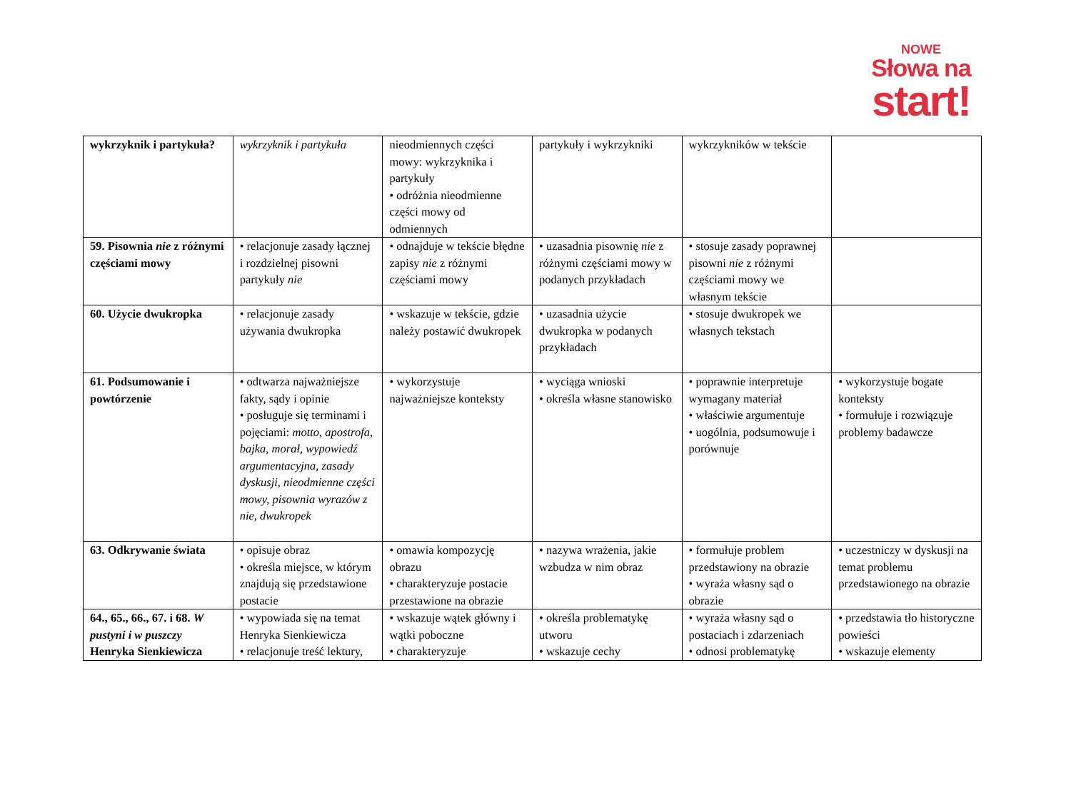NOWE
Słowa na
start!
| wykrzyknik i partykuła? | wykrzyknik i partykuła | nieodmiennych części mowy: wykrzyknika i partykuły • odróżnia nieodmienne części mowy od odmiennych | partykuły i wykrzykniki | wykrzykników w tekście | |
| 59. Pisownia nie z różnymi częściami mowy | • relacjonuje zasady łącznej i rozdzielnej pisowni partykuły nie | • odnajduje w tekście błędne zapisy nie z różnymi częściami mowy | • uzasadnia pisownię nie z różnymi częściami mowy w podanych przykładach | • stosuje zasady poprawnej pisowni nie z różnymi częściami mowy we własnym tekście | |
| 60. Użycie dwukropka | • relacjonuje zasady używania dwukropka | • wskazuje w tekście, gdzie należy postawić dwukropek | • uzasadnia użycie dwukropka w podanych przykładach | • stosuje dwukropek we własnych tekstach | |
| 61. Podsumowanie i powtórzenie | • odtwarza najważniejsze fakty, sądy i opinie • posługuje się terminami i pojęciami: motto, apostrofa, bajka, morał, wypowiedź argumentacyjna, zasady dyskusji, nieodmienne części mowy, pisownia wyrazów z nie, dwukropek | • wykorzystuje najważniejsze konteksty | • wyciąga wnioski • określa własne stanowisko | • poprawnie interpretuje wymagany materiał • właściwie argumentuje • uogólnia, podsumowuje i porównuje | • wykorzystuje bogate konteksty • formułuje i rozwiązuje problemy badawcze |
| 63. Odkrywanie świata | • opisuje obraz • określa miejsce, w którym znajdują się przedstawione postacie | • omawia kompozycję obrazu • charakteryzuje postacie przestawione na obrazie | • nazywa wrażenia, jakie wzbudza w nim obraz | • formułuje problem przedstawiony na obrazie • wyraża własny sąd o obrazie | • uczestniczy w dyskusji na temat problemu przedstawionego na obrazie |
| 64., 65., 66., 67. i 68. W pustyni i w puszczy Henryka Sienkiewicza | • wypowiada się na temat Henryka Sienkiewicza • relacjonuje treść lektury, | • wskazuje wątek główny i wątki poboczne • charakteryzuje | • określa problematykę utworu • wskazuje cechy | • wyraża własny sąd o postaciach i zdarzeniach • odnosi problematykę | • przedstawia tło historyczne powieści • wskazuje elementy |